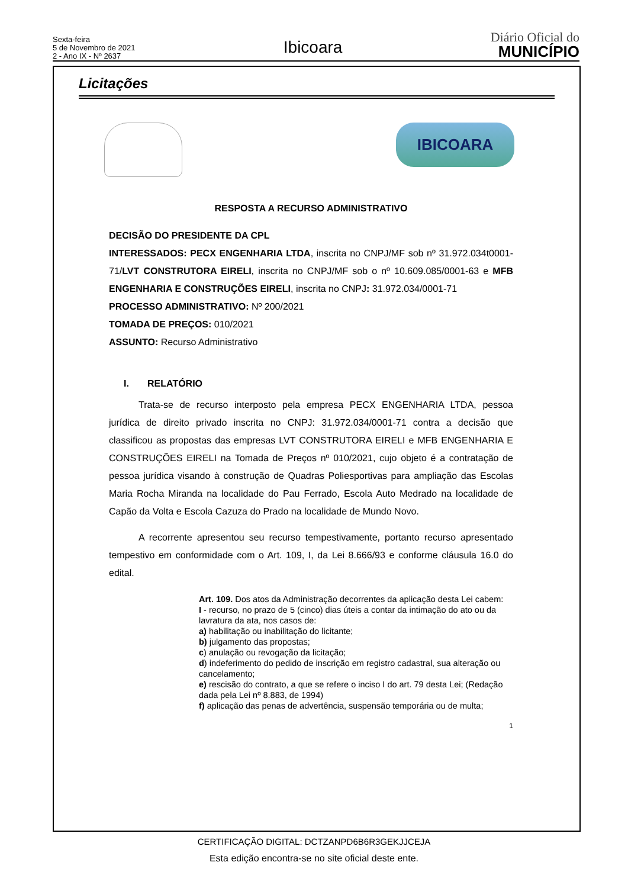Sexta-feira
5 de Novembro de 2021
2 - Ano IX - Nº 2637
Ibicoara
Diário Oficial do
MUNICÍPIO
Licitações
IBICOARA
RESPOSTA A RECURSO ADMINISTRATIVO
DECISÃO DO PRESIDENTE DA CPL
INTERESSADOS: PECX ENGENHARIA LTDA, inscrita no CNPJ/MF sob nº 31.972.034t0001-71/LVT CONSTRUTORA EIRELI, inscrita no CNPJ/MF sob o nº 10.609.085/0001-63 e MFB ENGENHARIA E CONSTRUÇÕES EIRELI, inscrita no CNPJ: 31.972.034/0001-71
PROCESSO ADMINISTRATIVO: Nº 200/2021
TOMADA DE PREÇOS: 010/2021
ASSUNTO: Recurso Administrativo
I. RELATÓRIO
Trata-se de recurso interposto pela empresa PECX ENGENHARIA LTDA, pessoa jurídica de direito privado inscrita no CNPJ: 31.972.034/0001-71 contra a decisão que classificou as propostas das empresas LVT CONSTRUTORA EIRELI e MFB ENGENHARIA E CONSTRUÇÕES EIRELI na Tomada de Preços nº 010/2021, cujo objeto é a contratação de pessoa jurídica visando à construção de Quadras Poliesportivas para ampliação das Escolas Maria Rocha Miranda na localidade do Pau Ferrado, Escola Auto Medrado na localidade de Capão da Volta e Escola Cazuza do Prado na localidade de Mundo Novo.
A recorrente apresentou seu recurso tempestivamente, portanto recurso apresentado tempestivo em conformidade com o Art. 109, I, da Lei 8.666/93 e conforme cláusula 16.0 do edital.
Art. 109. Dos atos da Administração decorrentes da aplicação desta Lei cabem:
I - recurso, no prazo de 5 (cinco) dias úteis a contar da intimação do ato ou da lavratura da ata, nos casos de:
a) habilitação ou inabilitação do licitante;
b) julgamento das propostas;
c) anulação ou revogação da licitação;
d) indeferimento do pedido de inscrição em registro cadastral, sua alteração ou cancelamento;
e) rescisão do contrato, a que se refere o inciso I do art. 79 desta Lei; (Redação dada pela Lei nº 8.883, de 1994)
f) aplicação das penas de advertência, suspensão temporária ou de multa;
1
CERTIFICAÇÃO DIGITAL: DCTZANPD6B6R3GEKJJCEJA
Esta edição encontra-se no site oficial deste ente.